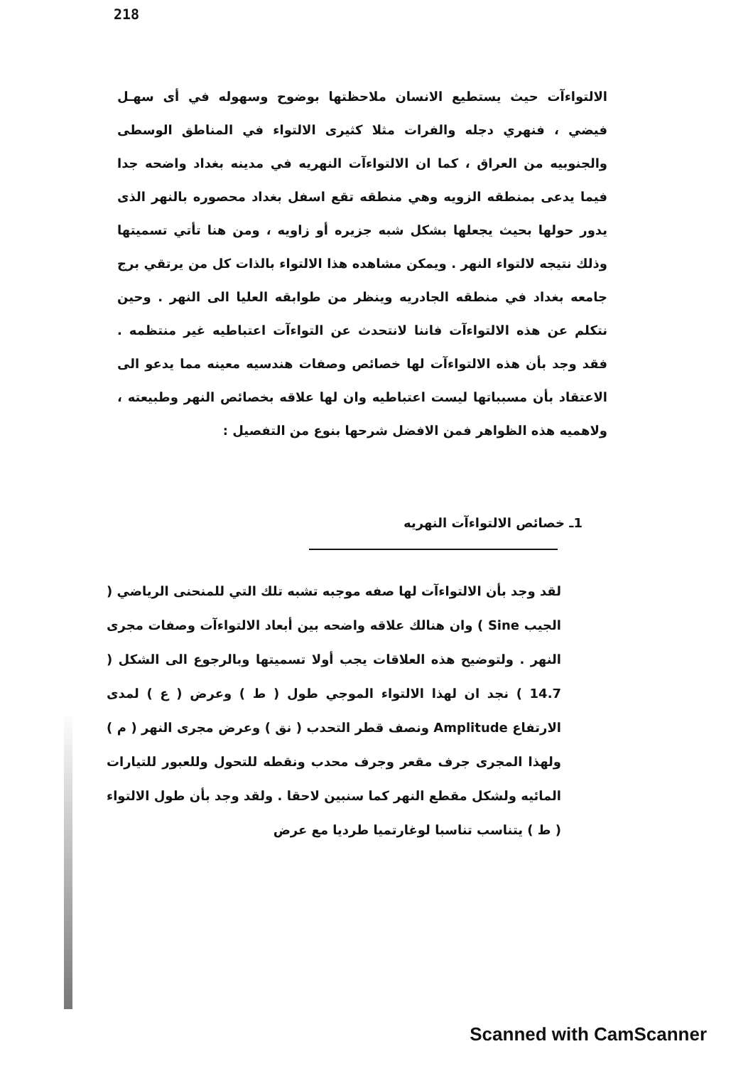218
الالتواءآت حيث يستطيع الانسان ملاحظتها بوضوح وسهوله في أى سهـل فيضي ، فنهري دجله والفرات مثلا كثيرى الالتواء في المناطق الوسطى والجنوبيه من العراق ، كما ان الالتواءآت النهريه في مدينه بغداد واضحه جدا فيما يدعى بمنطقه الزويه وهي منطقه تقع اسفل بغداد محصوره بالنهر الذى يدور حولها بحيث يجعلها بشكل شبه جزيره أو زاويه ، ومن هنا تأتي تسميتها وذلك نتيجه لالتواء النهر . ويمكن مشاهده هذا الالتواء بالذات كل من يرتقي برج جامعه بغداد في منطقه الجادريه وينظر من طوابقه العليا الى النهر . وحين نتكلم عن هذه الالتواءآت فاننا لانتحدث عن التواءآت اعتباطيه غير منتظمه . فقد وجد بأن هذه الالتواءآت لها خصائص وصفات هندسيه معينه مما يدعو الى الاعتقاد بأن مسبباتها ليست اعتباطيه وان لها علاقه بخصائص النهر وطبيعته ، ولاهميه هذه الظواهر فمن الافضل شرحها بنوع من التفصيل :
1ـ خصائص الالتواءآت النهريه
لقد وجد بأن الالتواءآت لها صفه موجبه تشبه تلك التي للمنحنى الرياضي ( الجيب Sine ) وان هنالك علاقه واضحه بين أبعاد الالتواءآت وصفات مجرى النهر . ولتوضيح هذه العلاقات يجب أولا تسميتها وبالرجوع الى الشكل ( 14.7 ) نجد ان لهذا الالتواء الموجي طول ( ط ) وعرض ( ع ) لمدى الارتفاع Amplitude ونصف قطر التحدب ( نق ) وعرض مجرى النهر ( م ) ولهذا المجرى جرف مقعر وجرف محدب ونقطه للتحول وللعبور للتيارات المائيه ولشكل مقطع النهر كما سنبين لاحقا . ولقد وجد بأن طول الالتواء ( ط ) يتناسب تناسبا لوغارتميا طرديا مع عرض
Scanned with CamScanner